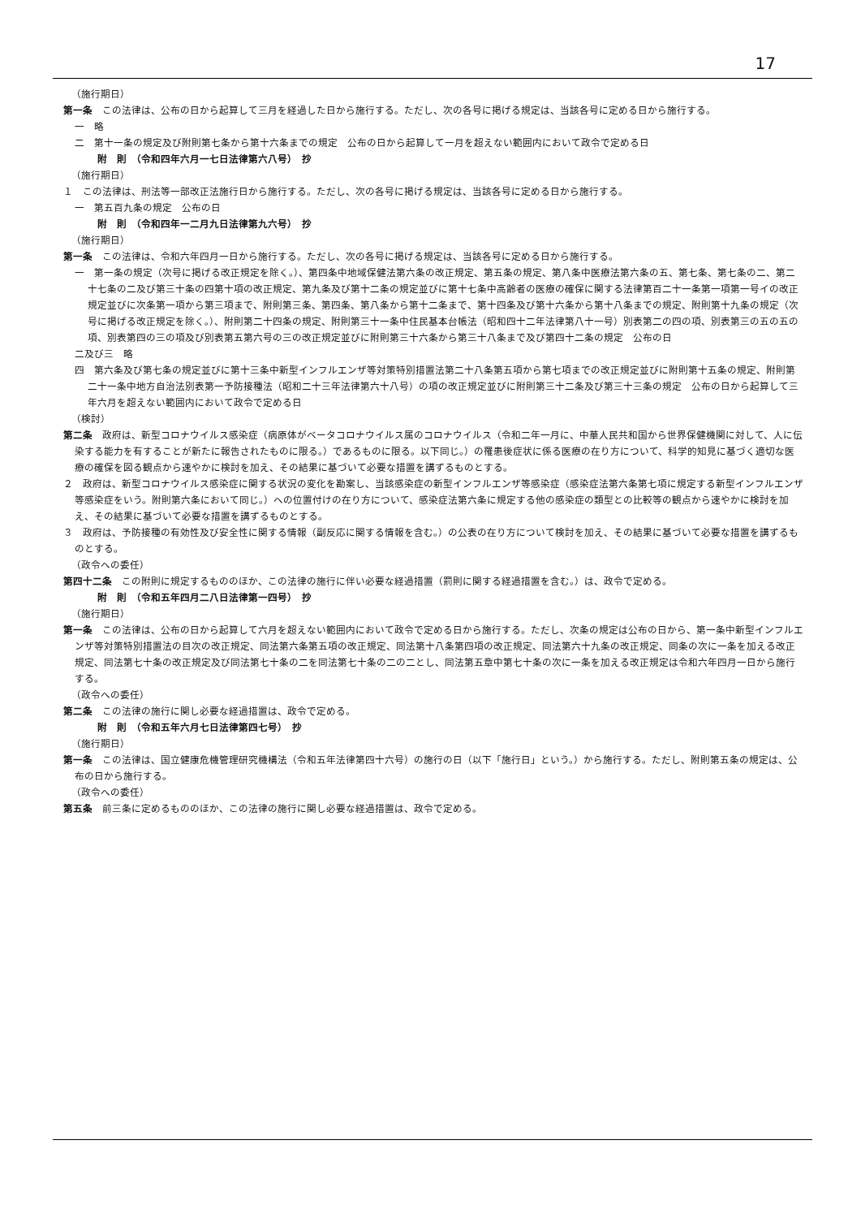17
（施行期日）
第一条　この法律は、公布の日から起算して三月を経過した日から施行する。ただし、次の各号に掲げる規定は、当該各号に定める日から施行する。
一　略
二　第十一条の規定及び附則第七条から第十六条までの規定　公布の日から起算して一月を超えない範囲内において政令で定める日
附　則　（令和四年六月一七日法律第六八号）　抄
（施行期日）
１　この法律は、刑法等一部改正法施行日から施行する。ただし、次の各号に掲げる規定は、当該各号に定める日から施行する。
一　第五百九条の規定　公布の日
附　則　（令和四年一二月九日法律第九六号）　抄
（施行期日）
第一条　この法律は、令和六年四月一日から施行する。ただし、次の各号に掲げる規定は、当該各号に定める日から施行する。
一　第一条の規定（次号に掲げる改正規定を除く。）、第四条中地域保健法第六条の改正規定、第五条の規定、第八条中医療法第六条の五、第七条、第七条の二、第二十七条の二及び第三十条の四第十項の改正規定、第九条及び第十二条の規定並びに第十七条中高齢者の医療の確保に関する法律第百二十一条第一項第一号イの改正規定並びに次条第一項から第三項まで、附則第三条、第四条、第八条から第十二条まで、第十四条及び第十六条から第十八条までの規定、附則第十九条の規定（次号に掲げる改正規定を除く。）、附則第二十四条の規定、附則第三十一条中住民基本台帳法（昭和四十二年法律第八十一号）別表第二の四の項、別表第三の五の五の項、別表第四の三の項及び別表第五第六号の三の改正規定並びに附則第三十六条から第三十八条まで及び第四十二条の規定　公布の日
二及び三　略
四　第六条及び第七条の規定並びに第十三条中新型インフルエンザ等対策特別措置法第二十八条第五項から第七項までの改正規定並びに附則第十五条の規定、附則第二十一条中地方自治法別表第一予防接種法（昭和二十三年法律第六十八号）の項の改正規定並びに附則第三十二条及び第三十三条の規定　公布の日から起算して三年六月を超えない範囲内において政令で定める日
（検討）
第二条　政府は、新型コロナウイルス感染症（病原体がベータコロナウイルス属のコロナウイルス（令和二年一月に、中華人民共和国から世界保健機関に対して、人に伝染する能力を有することが新たに報告されたものに限る。）であるものに限る。以下同じ。）の罹患後症状に係る医療の在り方について、科学的知見に基づく適切な医療の確保を図る観点から速やかに検討を加え、その結果に基づいて必要な措置を講ずるものとする。
２　政府は、新型コロナウイルス感染症に関する状況の変化を勘案し、当該感染症の新型インフルエンザ等感染症（感染症法第六条第七項に規定する新型インフルエンザ等感染症をいう。附則第六条において同じ。）への位置付けの在り方について、感染症法第六条に規定する他の感染症の類型との比較等の観点から速やかに検討を加え、その結果に基づいて必要な措置を講ずるものとする。
３　政府は、予防接種の有効性及び安全性に関する情報（副反応に関する情報を含む。）の公表の在り方について検討を加え、その結果に基づいて必要な措置を講ずるものとする。
（政令への委任）
第四十二条　この附則に規定するもののほか、この法律の施行に伴い必要な経過措置（罰則に関する経過措置を含む。）は、政令で定める。
附　則　（令和五年四月二八日法律第一四号）　抄
（施行期日）
第一条　この法律は、公布の日から起算して六月を超えない範囲内において政令で定める日から施行する。ただし、次条の規定は公布の日から、第一条中新型インフルエンザ等対策特別措置法の目次の改正規定、同法第六条第五項の改正規定、同法第十八条第四項の改正規定、同法第六十九条の改正規定、同条の次に一条を加える改正規定、同法第七十条の改正規定及び同法第七十条の二を同法第七十条の二の二とし、同法第五章中第七十条の次に一条を加える改正規定は令和六年四月一日から施行する。
（政令への委任）
第二条　この法律の施行に関し必要な経過措置は、政令で定める。
附　則　（令和五年六月七日法律第四七号）　抄
（施行期日）
第一条　この法律は、国立健康危機管理研究機構法（令和五年法律第四十六号）の施行の日（以下「施行日」という。）から施行する。ただし、附則第五条の規定は、公布の日から施行する。
（政令への委任）
第五条　前三条に定めるもののほか、この法律の施行に関し必要な経過措置は、政令で定める。